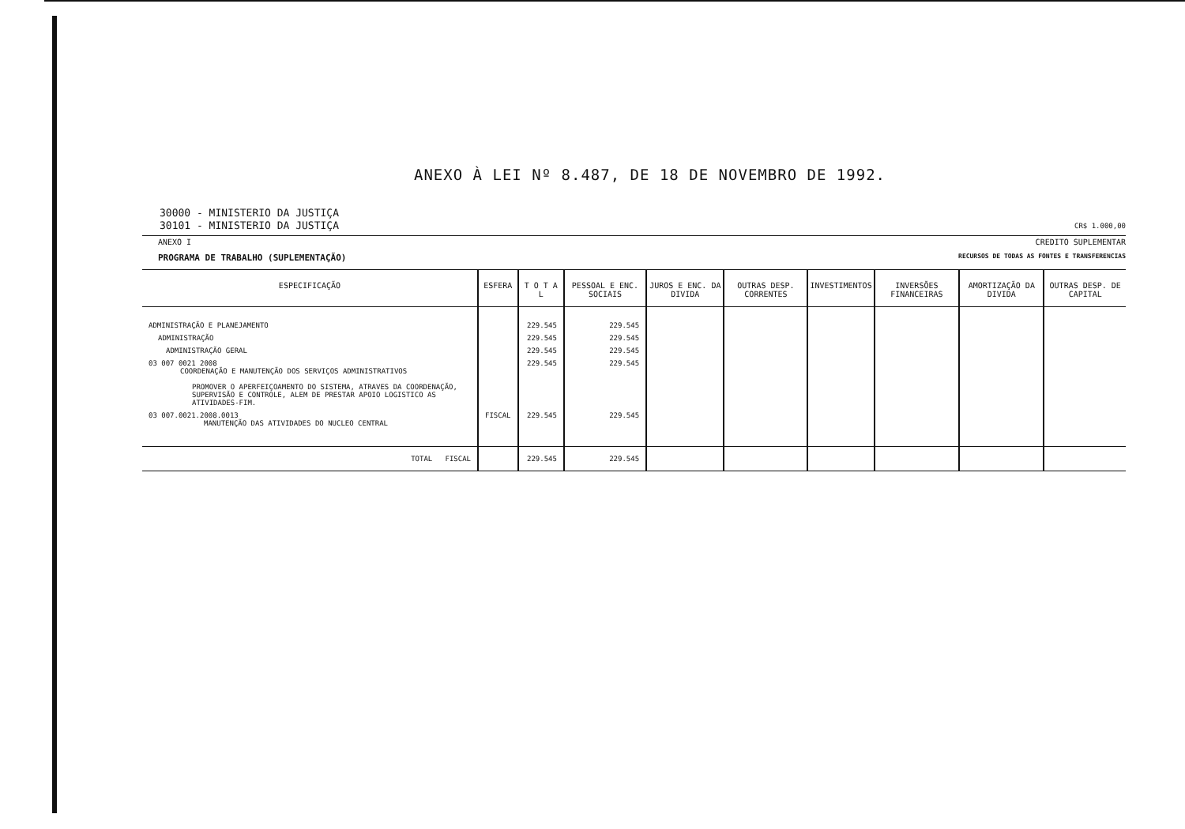ANEXO À LEI Nº 8.487, DE 18 DE NOVEMBRO DE 1992.
30000 - MINISTERIO DA JUSTIÇA
30101 - MINISTERIO DA JUSTIÇA CR$ 1.000,00
ANEXO I CREDITO SUPLEMENTAR
PROGRAMA DE TRABALHO (SUPLEMENTAÇÃO) RECURSOS DE TODAS AS FONTES E TRANSFERENCIAS
| ESPECIFICAÇÃO | ESFERA | T O T A L | PESSOAL E ENC. SOCIAIS | JUROS E ENC. DA DIVIDA | OUTRAS DESP. CORRENTES | INVESTIMENTOS | INVERSÕES FINANCEIRAS | AMORTIZAÇÃO DA DIVIDA | OUTRAS DESP. DE CAPITAL |
| --- | --- | --- | --- | --- | --- | --- | --- | --- | --- |
| ADMINISTRAÇÃO E PLANEJAMENTO | | 229.545 | 229.545 | | | | | | |
| ADMINISTRAÇÃO | | 229.545 | 229.545 | | | | | | |
| ADMINISTRAÇÃO GERAL | | 229.545 | 229.545 | | | | | | |
| 03 007 0021 2008 COORDENAÇÃO E MANUTENÇÃO DOS SERVIÇOS ADMINISTRATIVOS PROMOVER O APERFEIÇOAMENTO DO SISTEMA, ATRAVES DA COORDENAÇÃO, SUPERVISÃO E CONTROLE, ALEM DE PRESTAR APOIO LOGISTICO AS ATIVIDADES-FIM. | | 229.545 | 229.545 | | | | | | |
| 03 007.0021.2008.0013 MANUTENÇÃO DAS ATIVIDADES DO NUCLEO CENTRAL | FISCAL | 229.545 | 229.545 | | | | | | |
| TOTAL FISCAL | | 229.545 | 229.545 | | | | | | |